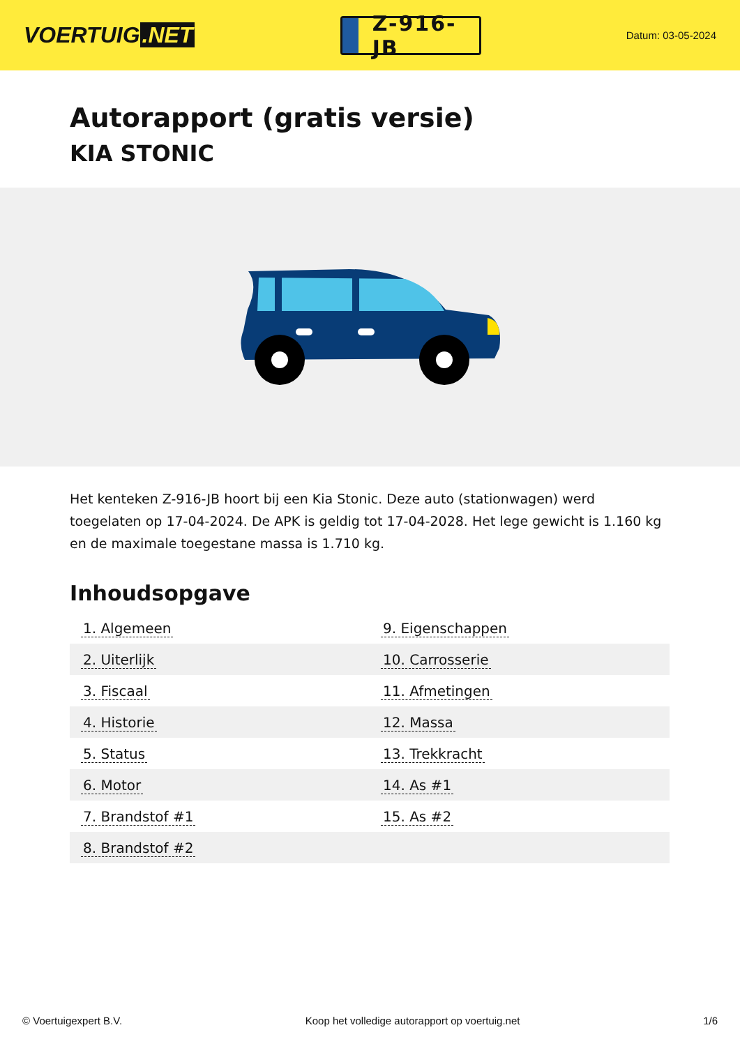VOERTUIG.NET
Z-916-JB
Datum: 03-05-2024
Autorapport (gratis versie)
KIA STONIC
Het kenteken Z-916-JB hoort bij een Kia Stonic. Deze auto (stationwagen) werd toegelaten op 17-04-2024. De APK is geldig tot 17-04-2028. Het lege gewicht is 1.160 kg en de maximale toegestane massa is 1.710 kg.
Inhoudsopgave
| 1. Algemeen | 9. Eigenschappen |
| 2. Uiterlijk | 10. Carrosserie |
| 3. Fiscaal | 11. Afmetingen |
| 4. Historie | 12. Massa |
| 5. Status | 13. Trekkracht |
| 6. Motor | 14. As #1 |
| 7. Brandstof #1 | 15. As #2 |
| 8. Brandstof #2 | |
© Voertuigexpert B.V. Koop het volledige autorapport op voertuig.net 1/6